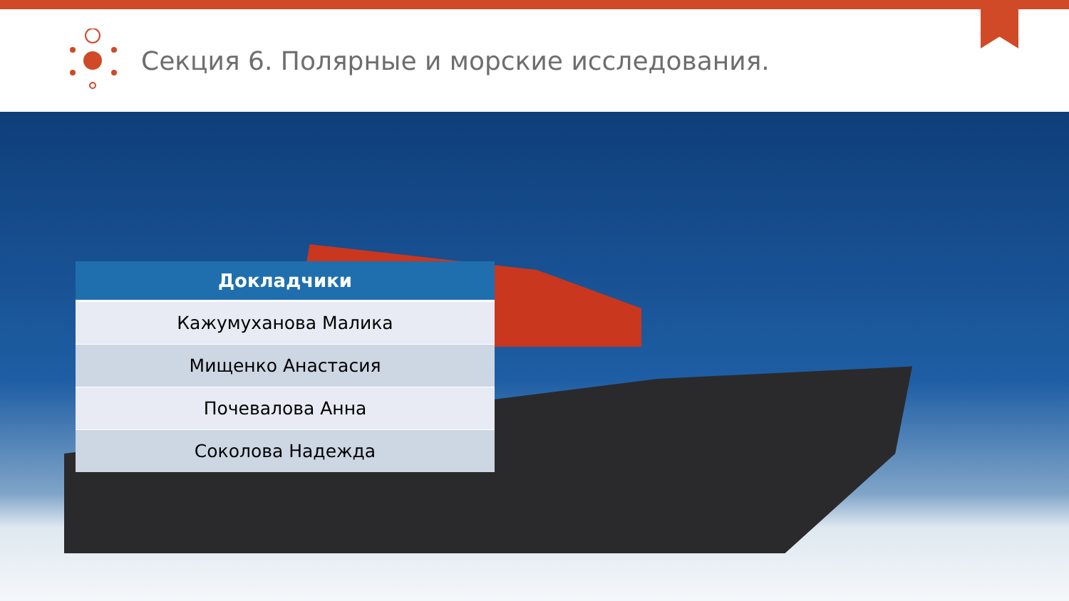Секция 6. Полярные и морские исследования.
| Докладчики |
| --- |
| Кажумуханова Малика |
| Мищенко Анастасия |
| Почевалова Анна |
| Соколова Надежда |